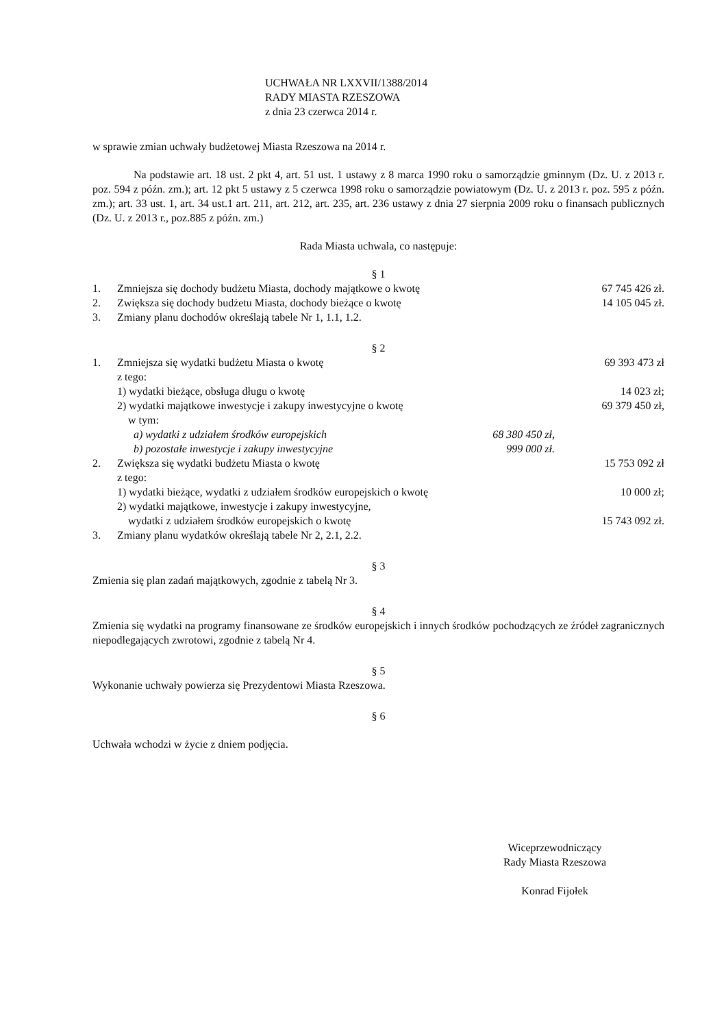UCHWAŁA NR LXXVII/1388/2014
RADY MIASTA RZESZOWA
z dnia 23 czerwca 2014 r.
w sprawie zmian uchwały budżetowej Miasta Rzeszowa na 2014 r.
Na podstawie art. 18 ust. 2 pkt 4, art. 51 ust. 1 ustawy z 8 marca 1990 roku o samorządzie gminnym (Dz. U. z 2013 r. poz. 594 z późn. zm.); art. 12 pkt 5 ustawy z 5 czerwca 1998 roku o samorządzie powiatowym (Dz. U. z 2013 r. poz. 595 z późn. zm.); art. 33 ust. 1, art. 34 ust.1 art. 211, art. 212, art. 235, art. 236 ustawy z dnia 27 sierpnia 2009 roku o finansach publicznych (Dz. U. z 2013 r., poz.885 z późn. zm.)
Rada Miasta uchwala, co następuje:
§ 1
1. Zmniejsza się dochody budżetu Miasta, dochody majątkowe o kwotę 67 745 426 zł.
2. Zwiększa się dochody budżetu Miasta, dochody bieżące o kwotę 14 105 045 zł.
3. Zmiany planu dochodów określają tabele Nr 1, 1.1, 1.2.
§ 2
1. Zmniejsza się wydatki budżetu Miasta o kwotę
z tego: 69 393 473 zł
1) wydatki bieżące, obsługa długu o kwotę 14 023 zł;
2) wydatki majątkowe inwestycje i zakupy inwestycyjne o kwotę
w tym: 69 379 450 zł,
a) wydatki z udziałem środków europejskich 68 380 450 zł,
b) pozostałe inwestycje i zakupy inwestycyjne 999 000 zł.
2. Zwiększa się wydatki budżetu Miasta o kwotę
z tego: 15 753 092 zł
1) wydatki bieżące, wydatki z udziałem środków europejskich o kwotę 10 000 zł;
2) wydatki majątkowe, inwestycje i zakupy inwestycyjne,
wydatki z udziałem środków europejskich o kwotę 15 743 092 zł.
3. Zmiany planu wydatków określają tabele Nr 2, 2.1, 2.2.
§ 3
Zmienia się plan zadań majątkowych, zgodnie z tabelą Nr 3.
§ 4
Zmienia się wydatki na programy finansowane ze środków europejskich i innych środków pochodzących ze źródeł zagranicznych niepodlegających zwrotowi, zgodnie z tabelą Nr 4.
§ 5
Wykonanie uchwały powierza się Prezydentowi Miasta Rzeszowa.
§ 6
Uchwała wchodzi w życie z dniem podjęcia.
Wiceprzewodniczący
Rady Miasta Rzeszowa
Konrad Fijołek